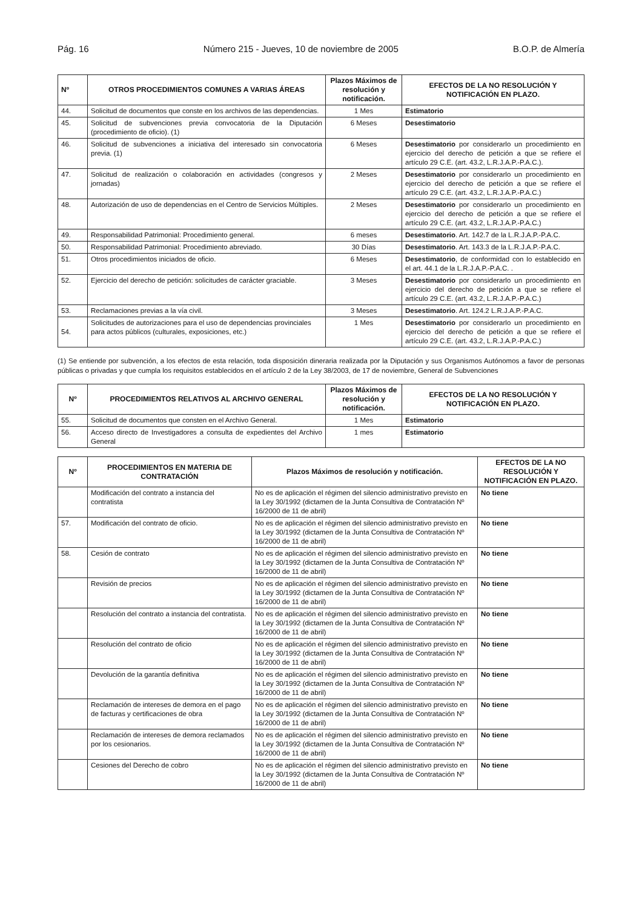Pág. 16 Número 215 - Jueves, 10 de noviembre de 2005 B.O.P. de Almería
| Nº | OTROS PROCEDIMIENTOS COMUNES A VARIAS ÁREAS | Plazos Máximos de resolución y notificación. | EFECTOS DE LA NO RESOLUCIÓN Y NOTIFICACIÓN EN PLAZO. |
| --- | --- | --- | --- |
| 44. | Solicitud de documentos que conste en los archivos de las dependencias. | 1 Mes | Estimatorio |
| 45. | Solicitud de subvenciones previa convocatoria de la Diputación (procedimiento de oficio). (1) | 6 Meses | Desestimatorio |
| 46. | Solicitud de subvenciones a iniciativa del interesado sin convocatoria previa. (1) | 6 Meses | Desestimatorio por considerarlo un procedimiento en ejercicio del derecho de petición a que se refiere el artículo 29 C.E. (art. 43.2, L.R.J.A.P.-P.A.C.). |
| 47. | Solicitud de realización o colaboración en actividades (congresos y jornadas) | 2 Meses | Desestimatorio por considerarlo un procedimiento en ejercicio del derecho de petición a que se refiere el artículo 29 C.E. (art. 43.2, L.R.J.A.P.-P.A.C.) |
| 48. | Autorización de uso de dependencias en el Centro de Servicios Múltiples. | 2 Meses | Desestimatorio por considerarlo un procedimiento en ejercicio del derecho de petición a que se refiere el artículo 29 C.E. (art. 43.2, L.R.J.A.P.-P.A.C.) |
| 49. | Responsabilidad Patrimonial: Procedimiento general. | 6 meses | Desestimatorio . Art. 142.7 de la L.R.J.A.P.-P.A.C. |
| 50. | Responsabilidad Patrimonial: Procedimiento abreviado. | 30 Días | Desestimatorio . Art. 143.3 de la L.R.J.A.P.-P.A.C. |
| 51. | Otros procedimientos iniciados de oficio. | 6 Meses | Desestimatorio , de conformidad con lo establecido en el art. 44.1 de la L.R.J.A.P.-P.A.C. . |
| 52. | Ejercicio del derecho de petición: solicitudes de carácter graciable. | 3 Meses | Desestimatorio por considerarlo un procedimiento en ejercicio del derecho de petición a que se refiere el artículo 29 C.E. (art. 43.2, L.R.J.A.P.-P.A.C.) |
| 53. | Reclamaciones previas a la vía civil. | 3 Meses | Desestimatorio . Art. 124.2 L.R.J.A.P.-P.A.C. |
| 54. | Solicitudes de autorizaciones para el uso de dependencias provinciales para actos públicos (culturales, exposiciones, etc.) | 1 Mes | Desestimatorio por considerarlo un procedimiento en ejercicio del derecho de petición a que se refiere el artículo 29 C.E. (art. 43.2, L.R.J.A.P.-P.A.C.) |
(1) Se entiende por subvención, a los efectos de esta relación, toda disposición dineraria realizada por la Diputación y sus Organismos Autónomos a favor de personas públicas o privadas y que cumpla los requisitos establecidos en el artículo 2 de la Ley 38/2003, de 17 de noviembre, General de Subvenciones
| Nº | PROCEDIMIENTOS RELATIVOS AL ARCHIVO GENERAL | Plazos Máximos de resolución y notificación. | EFECTOS DE LA NO RESOLUCIÓN Y NOTIFICACIÓN EN PLAZO. |
| --- | --- | --- | --- |
| 55. | Solicitud de documentos que consten en el Archivo General. | 1 Mes | Estimatorio |
| 56. | Acceso directo de Investigadores a consulta de expedientes del Archivo General | 1 mes | Estimatorio |
| Nº | PROCEDIMIENTOS EN MATERIA DE CONTRATACIÓN | Plazos Máximos de resolución y notificación. | EFECTOS DE LA NO RESOLUCIÓN Y NOTIFICACIÓN EN PLAZO. |
| --- | --- | --- | --- |
| | Modificación del contrato a instancia del contratista | No es de aplicación el régimen del silencio administrativo previsto en la Ley 30/1992 (dictamen de la Junta Consultiva de Contratación Nº 16/2000 de 11 de abril) | No tiene |
| 57. | Modificación del contrato de oficio. | No es de aplicación el régimen del silencio administrativo previsto en la Ley 30/1992 (dictamen de la Junta Consultiva de Contratación Nº 16/2000 de 11 de abril) | No tiene |
| 58. | Cesión de contrato | No es de aplicación el régimen del silencio administrativo previsto en la Ley 30/1992 (dictamen de la Junta Consultiva de Contratación Nº 16/2000 de 11 de abril) | No tiene |
| | Revisión de precios | No es de aplicación el régimen del silencio administrativo previsto en la Ley 30/1992 (dictamen de la Junta Consultiva de Contratación Nº 16/2000 de 11 de abril) | No tiene |
| | Resolución del contrato a instancia del contratista. | No es de aplicación el régimen del silencio administrativo previsto en la Ley 30/1992 (dictamen de la Junta Consultiva de Contratación Nº 16/2000 de 11 de abril) | No tiene |
| | Resolución del contrato de oficio | No es de aplicación el régimen del silencio administrativo previsto en la Ley 30/1992 (dictamen de la Junta Consultiva de Contratación Nº 16/2000 de 11 de abril) | No tiene |
| | Devolución de la garantía definitiva | No es de aplicación el régimen del silencio administrativo previsto en la Ley 30/1992 (dictamen de la Junta Consultiva de Contratación Nº 16/2000 de 11 de abril) | No tiene |
| | Reclamación de intereses de demora en el pago de facturas y certificaciones de obra | No es de aplicación el régimen del silencio administrativo previsto en la Ley 30/1992 (dictamen de la Junta Consultiva de Contratación Nº 16/2000 de 11 de abril) | No tiene |
| | Reclamación de intereses de demora reclamados por los cesionarios. | No es de aplicación el régimen del silencio administrativo previsto en la Ley 30/1992 (dictamen de la Junta Consultiva de Contratación Nº 16/2000 de 11 de abril) | No tiene |
| | Cesiones del Derecho de cobro | No es de aplicación el régimen del silencio administrativo previsto en la Ley 30/1992 (dictamen de la Junta Consultiva de Contratación Nº 16/2000 de 11 de abril) | No tiene |